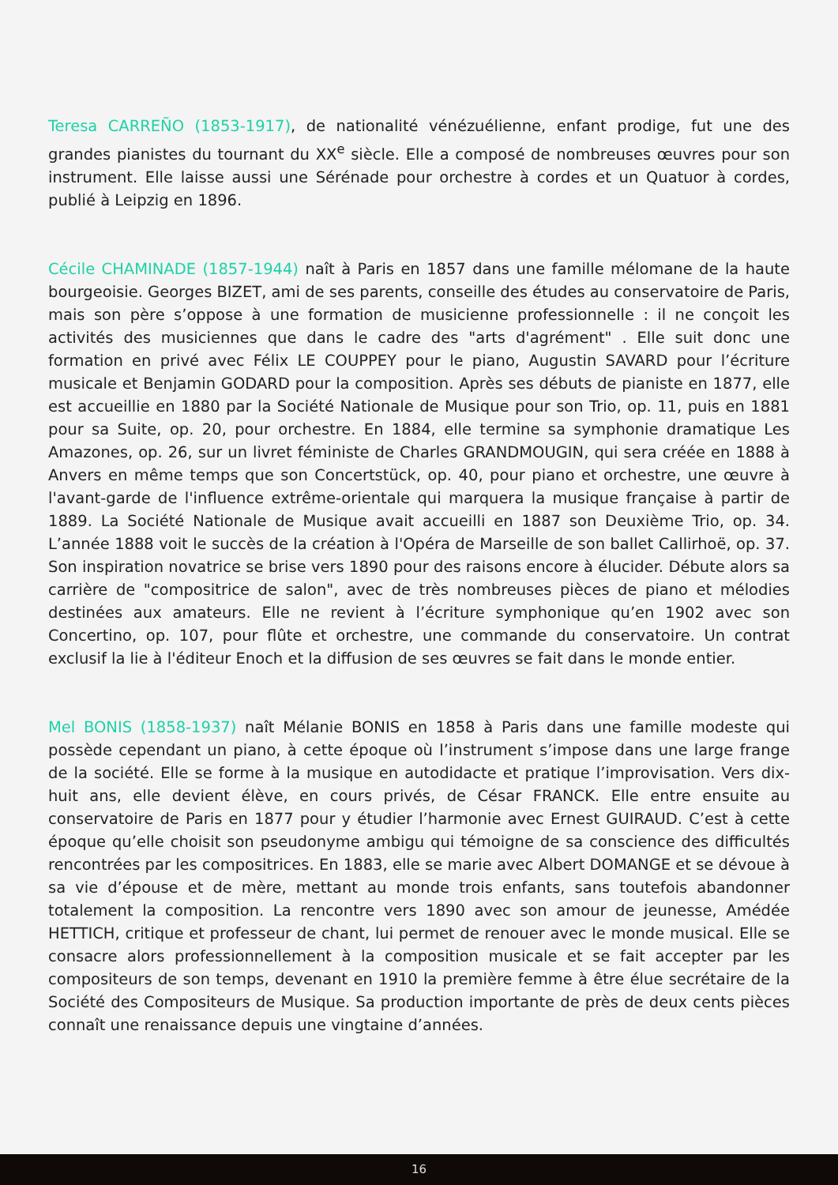Teresa CARREÑO (1853-1917), de nationalité vénézuélienne, enfant prodige, fut une des grandes pianistes du tournant du XX<sup>e</sup> siècle. Elle a composé de nombreuses œuvres pour son instrument. Elle laisse aussi une Sérénade pour orchestre à cordes et un Quatuor à cordes, publié à Leipzig en 1896.
Cécile CHAMINADE (1857-1944) naît à Paris en 1857 dans une famille mélomane de la haute bourgeoisie. Georges BIZET, ami de ses parents, conseille des études au conservatoire de Paris, mais son père s’oppose à une formation de musicienne professionnelle : il ne conçoit les activités des musiciennes que dans le cadre des "arts d'agrément" . Elle suit donc une formation en privé avec Félix LE COUPPEY pour le piano, Augustin SAVARD pour l’écriture musicale et Benjamin GODARD pour la composition. Après ses débuts de pianiste en 1877, elle est accueillie en 1880 par la Société Nationale de Musique pour son Trio, op. 11, puis en 1881 pour sa Suite, op. 20, pour orchestre. En 1884, elle termine sa symphonie dramatique Les Amazones, op. 26, sur un livret féministe de Charles GRANDMOUGIN, qui sera créée en 1888 à Anvers en même temps que son Concertstück, op. 40, pour piano et orchestre, une œuvre à l'avant-garde de l'influence extrême-orientale qui marquera la musique française à partir de 1889. La Société Nationale de Musique avait accueilli en 1887 son Deuxième Trio, op. 34. L’année 1888 voit le succès de la création à l'Opéra de Marseille de son ballet Callirhoë, op. 37. Son inspiration novatrice se brise vers 1890 pour des raisons encore à élucider. Débute alors sa carrière de "compositrice de salon", avec de très nombreuses pièces de piano et mélodies destinées aux amateurs. Elle ne revient à l’écriture symphonique qu’en 1902 avec son Concertino, op. 107, pour flûte et orchestre, une commande du conservatoire. Un contrat exclusif la lie à l'éditeur Enoch et la diffusion de ses œuvres se fait dans le monde entier.
Mel BONIS (1858-1937) naît Mélanie BONIS en 1858 à Paris dans une famille modeste qui possède cependant un piano, à cette époque où l’instrument s’impose dans une large frange de la société. Elle se forme à la musique en autodidacte et pratique l’improvisation. Vers dix-huit ans, elle devient élève, en cours privés, de César FRANCK. Elle entre ensuite au conservatoire de Paris en 1877 pour y étudier l’harmonie avec Ernest GUIRAUD. C’est à cette époque qu’elle choisit son pseudonyme ambigu qui témoigne de sa conscience des difficultés rencontrées par les compositrices. En 1883, elle se marie avec Albert DOMANGE et se dévoue à sa vie d’épouse et de mère, mettant au monde trois enfants, sans toutefois abandonner totalement la composition. La rencontre vers 1890 avec son amour de jeunesse, Amédée HETTICH, critique et professeur de chant, lui permet de renouer avec le monde musical. Elle se consacre alors professionnellement à la composition musicale et se fait accepter par les compositeurs de son temps, devenant en 1910 la première femme à être élue secrétaire de la Société des Compositeurs de Musique. Sa production importante de près de deux cents pièces connaît une renaissance depuis une vingtaine d’années.
16